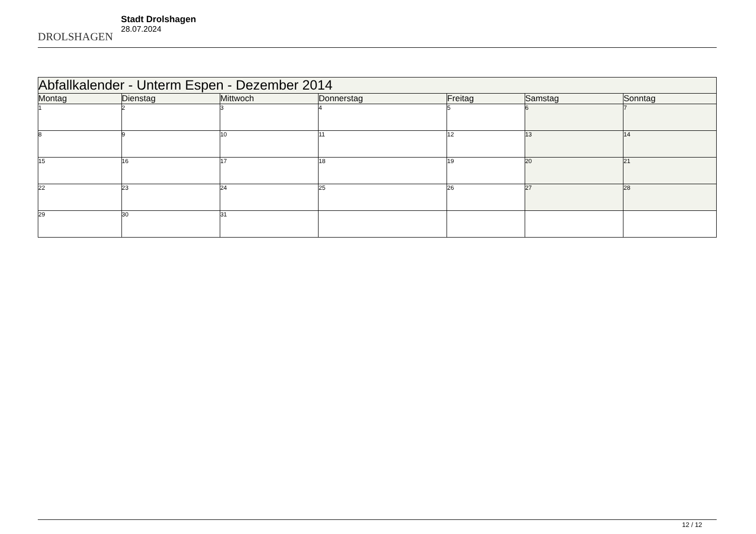DROLSHAGEN
Stadt Drolshagen
28.07.2024
| Abfallkalender - Unterm Espen - Dezember 2014 | | | | | | |
| --- | --- | --- | --- | --- | --- | --- |
| Montag | Dienstag | Mittwoch | Donnerstag | Freitag | Samstag | Sonntag |
| 1 | 2 | 3 | 4 | 5 | 6 | 7 |
| 8 | 9 | 10 | 11 | 12 | 13 | 14 |
| 15 | 16 | 17 | 18 | 19 | 20 | 21 |
| 22 | 23 | 24 | 25 | 26 | 27 | 28 |
| 29 | 30 | 31 | | | | |
12 / 12